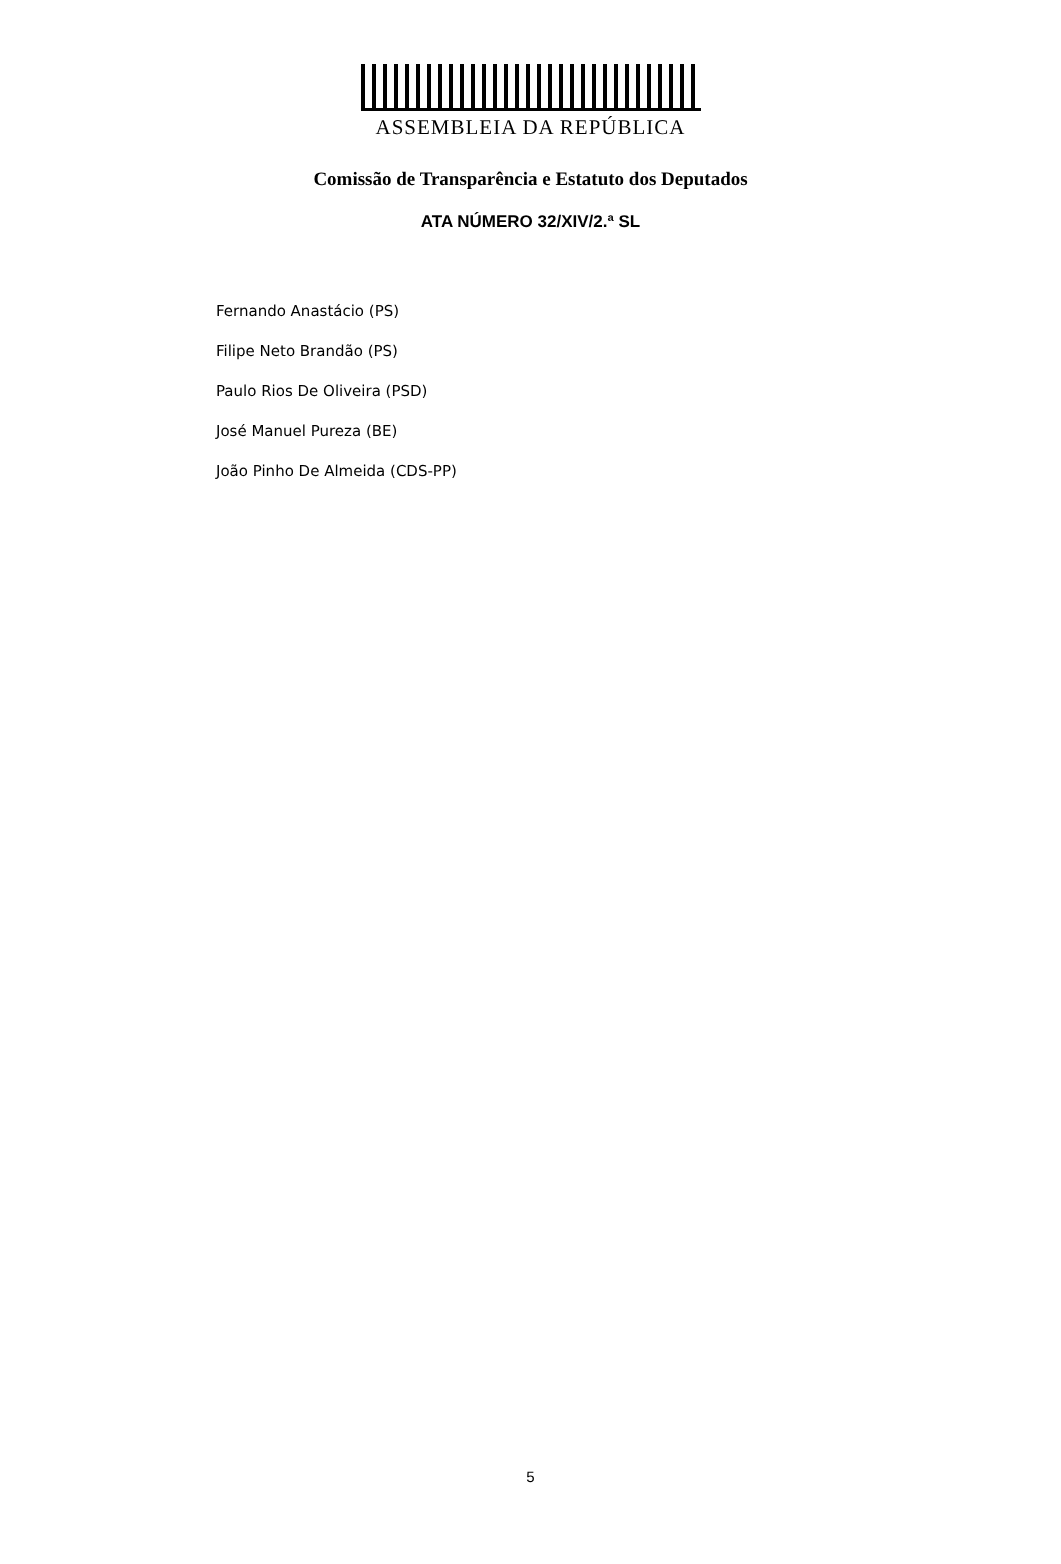ASSEMBLEIA DA REPÚBLICA
Comissão de Transparência e Estatuto dos Deputados
ATA NÚMERO 32/XIV/2.ª SL
Fernando Anastácio (PS)
Filipe Neto Brandão (PS)
Paulo Rios De Oliveira (PSD)
José Manuel Pureza (BE)
João Pinho De Almeida (CDS-PP)
5